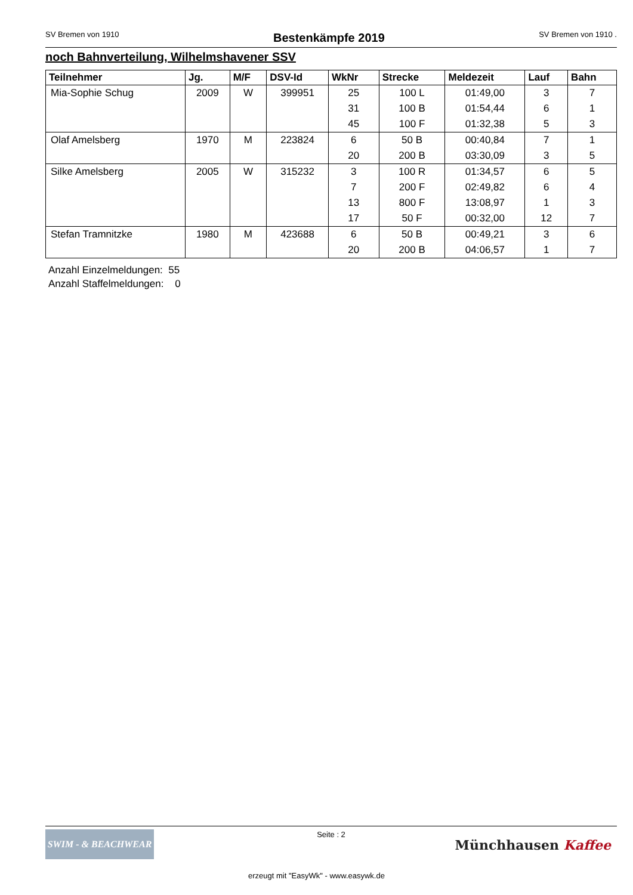SV Bremen von 1910 Bestenkämpfe 2019 SV Bremen von 1910 .
noch Bahnverteilung, Wilhelmshavener SSV
| Teilnehmer | Jg. | M/F | DSV-Id | WkNr | Strecke | Meldezeit | Lauf | Bahn |
| --- | --- | --- | --- | --- | --- | --- | --- | --- |
| Mia-Sophie Schug | 2009 | W | 399951 | 25 | 100 L | 01:49,00 | 3 | 7 |
| | | | | 31 | 100 B | 01:54,44 | 6 | 1 |
| | | | | 45 | 100 F | 01:32,38 | 5 | 3 |
| Olaf Amelsberg | 1970 | M | 223824 | 6 | 50 B | 00:40,84 | 7 | 1 |
| | | | | 20 | 200 B | 03:30,09 | 3 | 5 |
| Silke Amelsberg | 2005 | W | 315232 | 3 | 100 R | 01:34,57 | 6 | 5 |
| | | | | 7 | 200 F | 02:49,82 | 6 | 4 |
| | | | | 13 | 800 F | 13:08,97 | 1 | 3 |
| | | | | 17 | 50 F | 00:32,00 | 12 | 7 |
| Stefan Tramnitzke | 1980 | M | 423688 | 6 | 50 B | 00:49,21 | 3 | 6 |
| | | | | 20 | 200 B | 04:06,57 | 1 | 7 |
Anzahl Einzelmeldungen: 55
Anzahl Staffelmeldungen: 0
SWIM - & BEACHWEAR
Seite : 2
Münchhausen Kaffee
erzeugt mit "EasyWk" - www.easywk.de